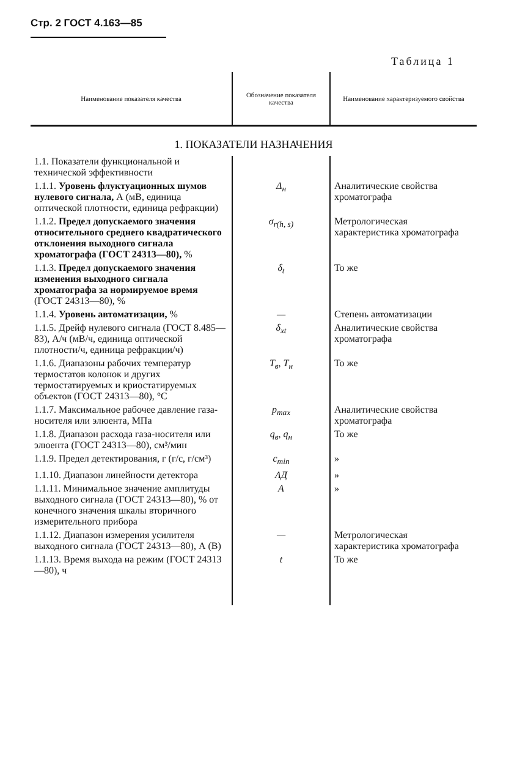Стр. 2 ГОСТ 4.163—85
Таблица 1
| Наименование показателя качества | Обозначение показателя качества | Наименование характеризуемого свойства |
| --- | --- | --- |
| 1. ПОКАЗАТЕЛИ НАЗНАЧЕНИЯ | | |
| 1.1. Показатели функциональной и технической эффективности | | |
| 1.1.1. Уровень флуктуационных шумов нулевого сигнала, А (мВ, единица оптической плотности, единица рефракции) | Δ<sub>н</sub> | Аналитические свойства хроматографа |
| 1.1.2. Предел допускаемого значения относительного среднего квадратического отклонения выходного сигнала хроматографа (ГОСТ 24313—80), % | σ<sub>r(h, s)</sub> | Метрологическая характеристика хроматографа |
| 1.1.3. Предел допускаемого значения изменения выходного сигнала хроматографа за нормируемое время (ГОСТ 24313—80), % | δ<sub>t</sub> | То же |
| 1.1.4. Уровень автоматизации, % | — | Степень автоматизации |
| 1.1.5. Дрейф нулевого сигнала (ГОСТ 8.485—83), А/ч (мВ/ч, единица оптической плотности/ч, единица рефракции/ч) | δ<sub>xt</sub> | Аналитические свойства хроматографа |
| 1.1.6. Диапазоны рабочих температур термостатов колонок и других термостатируемых и криостатируемых объектов (ГОСТ 24313—80), °С | T<sub>в</sub>, T<sub>н</sub> | То же |
| 1.1.7. Максимальное рабочее давление газа-носителя или элюента, МПа | p<sub>max</sub> | Аналитические свойства хроматографа |
| 1.1.8. Диапазон расхода газа-носителя или элюента (ГОСТ 24313—80), см³/мин | q<sub>в</sub>, q<sub>н</sub> | То же |
| 1.1.9. Предел детектирования, г (г/с, г/см³) | c<sub>min</sub> | » |
| 1.1.10. Диапазон линейности детектора | ΛД | » |
| 1.1.11. Минимальное значение амплитуды выходного сигнала (ГОСТ 24313—80), % от конечного значения шкалы вторичного измерительного прибора | A | » |
| 1.1.12. Диапазон измерения усилителя выходного сигнала (ГОСТ 24313—80), А (В) | — | Метрологическая характеристика хроматографа |
| 1.1.13. Время выхода на режим (ГОСТ 24313—80), ч | t | То же |